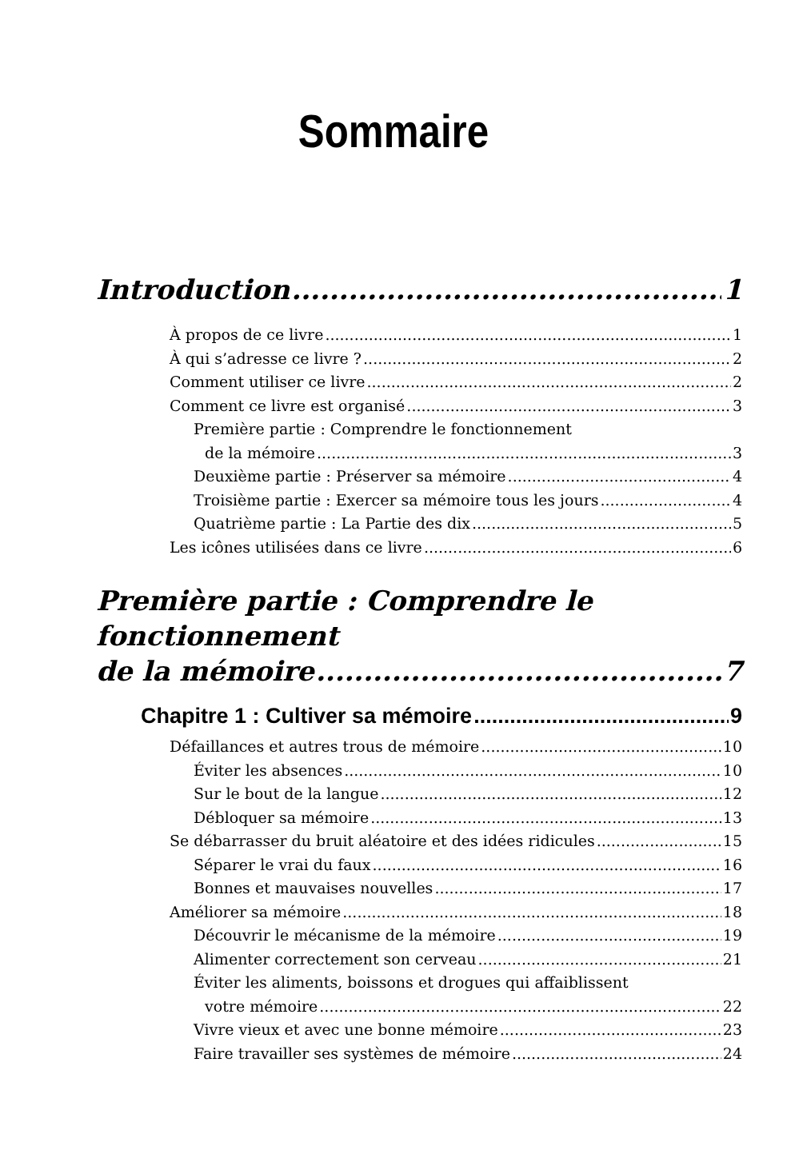Sommaire
Introduction 1
À propos de ce livre 1
À qui s’adresse ce livre ? 2
Comment utiliser ce livre 2
Comment ce livre est organisé 3
Première partie : Comprendre le fonctionnement
de la mémoire 3
Deuxième partie : Préserver sa mémoire 4
Troisième partie : Exercer sa mémoire tous les jours 4
Quatrième partie : La Partie des dix 5
Les icônes utilisées dans ce livre 6
Première partie : Comprendre le fonctionnement
de la mémoire 7
Chapitre 1 : Cultiver sa mémoire 9
Défaillances et autres trous de mémoire 10
Éviter les absences 10
Sur le bout de la langue 12
Débloquer sa mémoire 13
Se débarrasser du bruit aléatoire et des idées ridicules 15
Séparer le vrai du faux 16
Bonnes et mauvaises nouvelles 17
Améliorer sa mémoire 18
Découvrir le mécanisme de la mémoire 19
Alimenter correctement son cerveau 21
Éviter les aliments, boissons et drogues qui affaiblissent
votre mémoire 22
Vivre vieux et avec une bonne mémoire 23
Faire travailler ses systèmes de mémoire 24